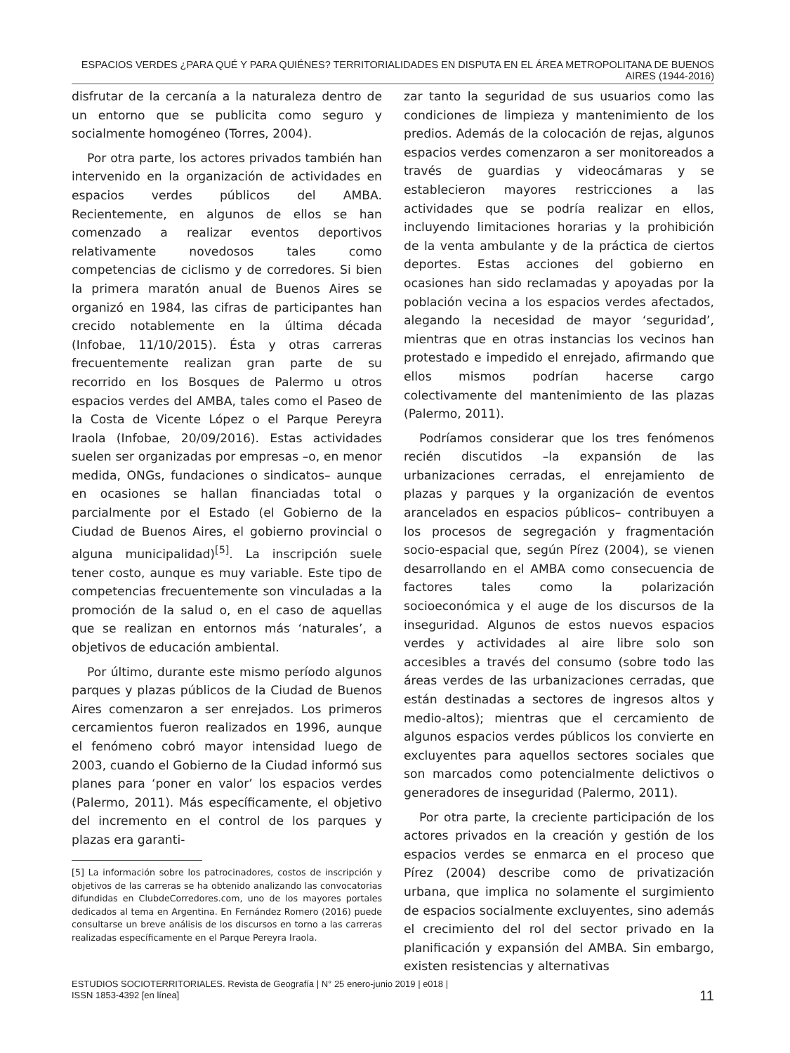ESPACIOS VERDES ¿PARA QUÉ Y PARA QUIÉNES? TERRITORIALIDADES EN DISPUTA EN EL ÁREA METROPOLITANA DE BUENOS AIRES (1944-2016)
disfrutar de la cercanía a la naturaleza dentro de un entorno que se publicita como seguro y socialmente homogéneo (Torres, 2004).
Por otra parte, los actores privados también han intervenido en la organización de actividades en espacios verdes públicos del AMBA. Recientemente, en algunos de ellos se han comenzado a realizar eventos deportivos relativamente novedosos tales como competencias de ciclismo y de corredores. Si bien la primera maratón anual de Buenos Aires se organizó en 1984, las cifras de participantes han crecido notablemente en la última década (Infobae, 11/10/2015). Ésta y otras carreras frecuentemente realizan gran parte de su recorrido en los Bosques de Palermo u otros espacios verdes del AMBA, tales como el Paseo de la Costa de Vicente López o el Parque Pereyra Iraola (Infobae, 20/09/2016). Estas actividades suelen ser organizadas por empresas –o, en menor medida, ONGs, fundaciones o sindicatos– aunque en ocasiones se hallan financiadas total o parcialmente por el Estado (el Gobierno de la Ciudad de Buenos Aires, el gobierno provincial o alguna municipalidad)<sup>[5]</sup>. La inscripción suele tener costo, aunque es muy variable. Este tipo de competencias frecuentemente son vinculadas a la promoción de la salud o, en el caso de aquellas que se realizan en entornos más ‘naturales’, a objetivos de educación ambiental.
Por último, durante este mismo período algunos parques y plazas públicos de la Ciudad de Buenos Aires comenzaron a ser enrejados. Los primeros cercamientos fueron realizados en 1996, aunque el fenómeno cobró mayor intensidad luego de 2003, cuando el Gobierno de la Ciudad informó sus planes para ‘poner en valor’ los espacios verdes (Palermo, 2011). Más específicamente, el objetivo del incremento en el control de los parques y plazas era garanti-
[5] La información sobre los patrocinadores, costos de inscripción y objetivos de las carreras se ha obtenido analizando las convocatorias difundidas en ClubdeCorredores.com, uno de los mayores portales dedicados al tema en Argentina. En Fernández Romero (2016) puede consultarse un breve análisis de los discursos en torno a las carreras realizadas específicamente en el Parque Pereyra Iraola.
zar tanto la seguridad de sus usuarios como las condiciones de limpieza y mantenimiento de los predios. Además de la colocación de rejas, algunos espacios verdes comenzaron a ser monitoreados a través de guardias y videocámaras y se establecieron mayores restricciones a las actividades que se podría realizar en ellos, incluyendo limitaciones horarias y la prohibición de la venta ambulante y de la práctica de ciertos deportes. Estas acciones del gobierno en ocasiones han sido reclamadas y apoyadas por la población vecina a los espacios verdes afectados, alegando la necesidad de mayor ‘seguridad’, mientras que en otras instancias los vecinos han protestado e impedido el enrejado, afirmando que ellos mismos podrían hacerse cargo colectivamente del mantenimiento de las plazas (Palermo, 2011).
Podríamos considerar que los tres fenómenos recién discutidos –la expansión de las urbanizaciones cerradas, el enrejamiento de plazas y parques y la organización de eventos arancelados en espacios públicos– contribuyen a los procesos de segregación y fragmentación socio-espacial que, según Pírez (2004), se vienen desarrollando en el AMBA como consecuencia de factores tales como la polarización socioeconómica y el auge de los discursos de la inseguridad. Algunos de estos nuevos espacios verdes y actividades al aire libre solo son accesibles a través del consumo (sobre todo las áreas verdes de las urbanizaciones cerradas, que están destinadas a sectores de ingresos altos y medio-altos); mientras que el cercamiento de algunos espacios verdes públicos los convierte en excluyentes para aquellos sectores sociales que son marcados como potencialmente delictivos o generadores de inseguridad (Palermo, 2011).
Por otra parte, la creciente participación de los actores privados en la creación y gestión de los espacios verdes se enmarca en el proceso que Pírez (2004) describe como de privatización urbana, que implica no solamente el surgimiento de espacios socialmente excluyentes, sino además el crecimiento del rol del sector privado en la planificación y expansión del AMBA. Sin embargo, existen resistencias y alternativas
ESTUDIOS SOCIOTERRITORIALES. Revista de Geografía | N° 25 enero-junio 2019 | e018 |
ISSN 1853-4392 [en línea]
11